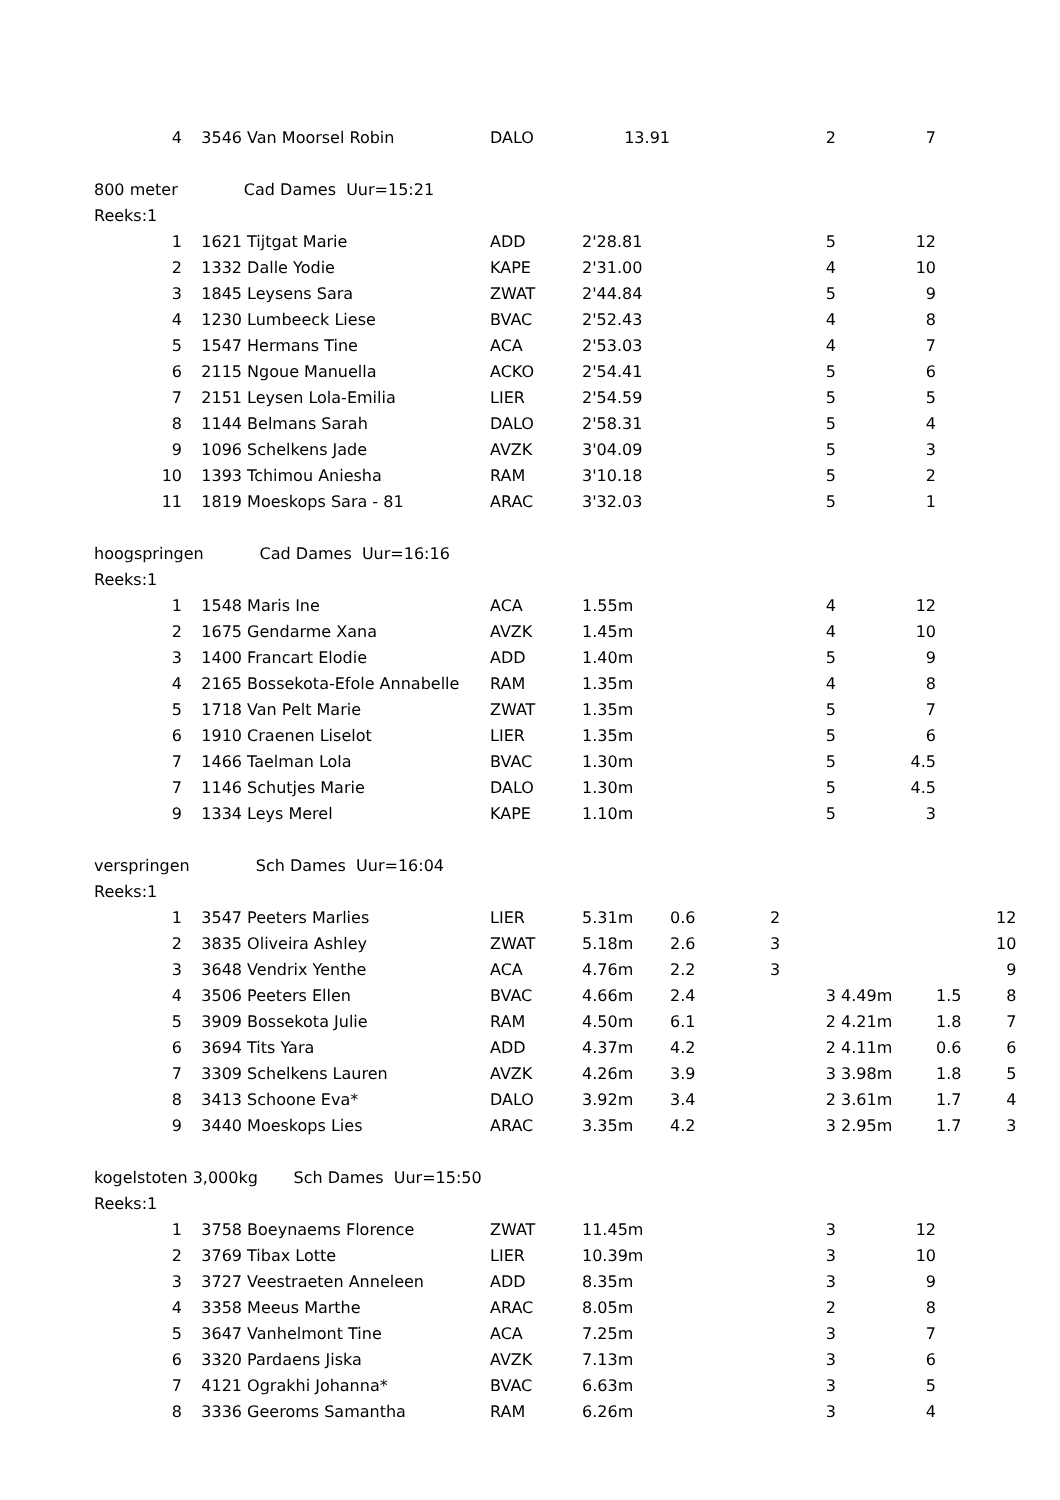| 4 | 3546 | Van Moorsel Robin | DALO | 13.91 | | 2 | 7 | | |
| 800 meter Cad Dames Uur=15:21 | | | | | | | | | |
| Reeks:1 | | | | | | | | | |
| 1 | 1621 | Tijtgat Marie | ADD | 2'28.81 | | 5 | 12 | | |
| 2 | 1332 | Dalle Yodie | KAPE | 2'31.00 | | 4 | 10 | | |
| 3 | 1845 | Leysens Sara | ZWAT | 2'44.84 | | 5 | 9 | | |
| 4 | 1230 | Lumbeeck Liese | BVAC | 2'52.43 | | 4 | 8 | | |
| 5 | 1547 | Hermans Tine | ACA | 2'53.03 | | 4 | 7 | | |
| 6 | 2115 | Ngoue Manuella | ACKO | 2'54.41 | | 5 | 6 | | |
| 7 | 2151 | Leysen Lola-Emilia | LIER | 2'54.59 | | 5 | 5 | | |
| 8 | 1144 | Belmans Sarah | DALO | 2'58.31 | | 5 | 4 | | |
| 9 | 1096 | Schelkens Jade | AVZK | 3'04.09 | | 5 | 3 | | |
| 10 | 1393 | Tchimou Aniesha | RAM | 3'10.18 | | 5 | 2 | | |
| 11 | 1819 | Moeskops Sara - 81 | ARAC | 3'32.03 | | 5 | 1 | | |
| hoogspringen Cad Dames Uur=16:16 | | | | | | | | | |
| Reeks:1 | | | | | | | | | |
| 1 | 1548 | Maris Ine | ACA | 1.55m | | 4 | 12 | | |
| 2 | 1675 | Gendarme Xana | AVZK | 1.45m | | 4 | 10 | | |
| 3 | 1400 | Francart Elodie | ADD | 1.40m | | 5 | 9 | | |
| 4 | 2165 | Bossekota-Efole Annabelle | RAM | 1.35m | | 4 | 8 | | |
| 5 | 1718 | Van Pelt Marie | ZWAT | 1.35m | | 5 | 7 | | |
| 6 | 1910 | Craenen Liselot | LIER | 1.35m | | 5 | 6 | | |
| 7 | 1466 | Taelman Lola | BVAC | 1.30m | | 5 | 4.5 | | |
| 7 | 1146 | Schutjes Marie | DALO | 1.30m | | 5 | 4.5 | | |
| 9 | 1334 | Leys Merel | KAPE | 1.10m | | 5 | 3 | | |
| verspringen Sch Dames Uur=16:04 | | | | | | | | | |
| Reeks:1 | | | | | | | | | |
| 1 | 3547 | Peeters Marlies | LIER | 5.31m | 0.6 | 2 | | | 12 |
| 2 | 3835 | Oliveira Ashley | ZWAT | 5.18m | 2.6 | 3 | | | 10 |
| 3 | 3648 | Vendrix Yenthe | ACA | 4.76m | 2.2 | 3 | | | 9 |
| 4 | 3506 | Peeters Ellen | BVAC | 4.66m | 2.4 | 3 | 4.49m | 1.5 | 8 |
| 5 | 3909 | Bossekota Julie | RAM | 4.50m | 6.1 | 2 | 4.21m | 1.8 | 7 |
| 6 | 3694 | Tits Yara | ADD | 4.37m | 4.2 | 2 | 4.11m | 0.6 | 6 |
| 7 | 3309 | Schelkens Lauren | AVZK | 4.26m | 3.9 | 3 | 3.98m | 1.8 | 5 |
| 8 | 3413 | Schoone Eva* | DALO | 3.92m | 3.4 | 2 | 3.61m | 1.7 | 4 |
| 9 | 3440 | Moeskops Lies | ARAC | 3.35m | 4.2 | 3 | 2.95m | 1.7 | 3 |
| kogelstoten 3,000kg Sch Dames Uur=15:50 | | | | | | | | | |
| Reeks:1 | | | | | | | | | |
| 1 | 3758 | Boeynaems Florence | ZWAT | 11.45m | | 3 | 12 | | |
| 2 | 3769 | Tibax Lotte | LIER | 10.39m | | 3 | 10 | | |
| 3 | 3727 | Veestraeten Anneleen | ADD | 8.35m | | 3 | 9 | | |
| 4 | 3358 | Meeus Marthe | ARAC | 8.05m | | 2 | 8 | | |
| 5 | 3647 | Vanhelmont Tine | ACA | 7.25m | | 3 | 7 | | |
| 6 | 3320 | Pardaens Jiska | AVZK | 7.13m | | 3 | 6 | | |
| 7 | 4121 | Ograkhi Johanna* | BVAC | 6.63m | | 3 | 5 | | |
| 8 | 3336 | Geeroms Samantha | RAM | 6.26m | | 3 | 4 | | |